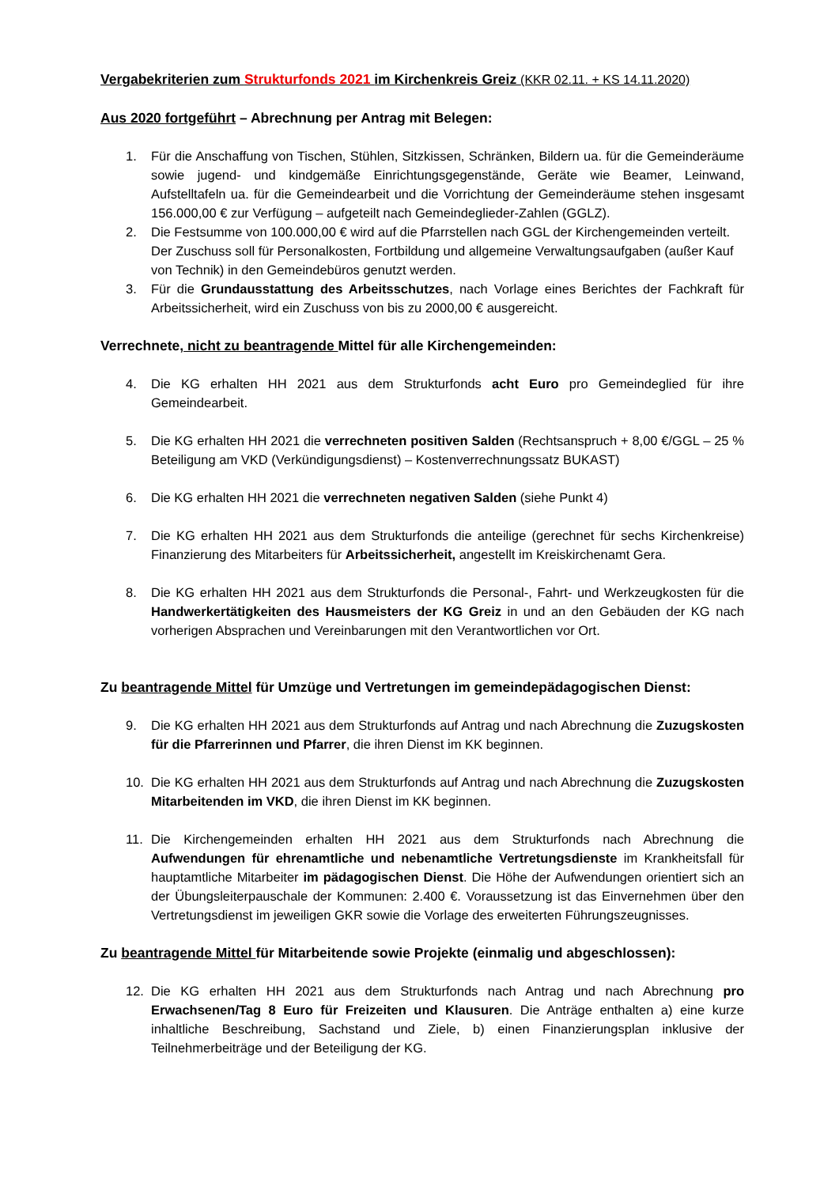Vergabekriterien zum Strukturfonds 2021 im Kirchenkreis Greiz (KKR 02.11. + KS 14.11.2020)
Aus 2020 fortgeführt – Abrechnung per Antrag mit Belegen:
1. Für die Anschaffung von Tischen, Stühlen, Sitzkissen, Schränken, Bildern ua. für die Gemeinderäume sowie jugend- und kindgemäße Einrichtungsgegenstände, Geräte wie Beamer, Leinwand, Aufstelltafeln ua. für die Gemeindearbeit und die Vorrichtung der Gemeinderäume stehen insgesamt 156.000,00 € zur Verfügung – aufgeteilt nach Gemeindeglieder-Zahlen (GGLZ).
2. Die Festsumme von 100.000,00 € wird auf die Pfarrstellen nach GGL der Kirchengemeinden verteilt. Der Zuschuss soll für Personalkosten, Fortbildung und allgemeine Verwaltungsaufgaben (außer Kauf von Technik) in den Gemeindebüros genutzt werden.
3. Für die Grundausstattung des Arbeitsschutzes, nach Vorlage eines Berichtes der Fachkraft für Arbeitssicherheit, wird ein Zuschuss von bis zu 2000,00 € ausgereicht.
Verrechnete, nicht zu beantragende Mittel für alle Kirchengemeinden:
4. Die KG erhalten HH 2021 aus dem Strukturfonds acht Euro pro Gemeindeglied für ihre Gemeindearbeit.
5. Die KG erhalten HH 2021 die verrechneten positiven Salden (Rechtsanspruch + 8,00 €/GGL – 25 % Beteiligung am VKD (Verkündigungsdienst) – Kostenverrechnungssatz BUKAST)
6. Die KG erhalten HH 2021 die verrechneten negativen Salden (siehe Punkt 4)
7. Die KG erhalten HH 2021 aus dem Strukturfonds die anteilige (gerechnet für sechs Kirchenkreise) Finanzierung des Mitarbeiters für Arbeitssicherheit, angestellt im Kreiskirchenamt Gera.
8. Die KG erhalten HH 2021 aus dem Strukturfonds die Personal-, Fahrt- und Werkzeugkosten für die Handwerkertätigkeiten des Hausmeisters der KG Greiz in und an den Gebäuden der KG nach vorherigen Absprachen und Vereinbarungen mit den Verantwortlichen vor Ort.
Zu beantragende Mittel für Umzüge und Vertretungen im gemeindepädagogischen Dienst:
9. Die KG erhalten HH 2021 aus dem Strukturfonds auf Antrag und nach Abrechnung die Zuzugskosten für die Pfarrerinnen und Pfarrer, die ihren Dienst im KK beginnen.
10. Die KG erhalten HH 2021 aus dem Strukturfonds auf Antrag und nach Abrechnung die Zuzugskosten Mitarbeitenden im VKD, die ihren Dienst im KK beginnen.
11. Die Kirchengemeinden erhalten HH 2021 aus dem Strukturfonds nach Abrechnung die Aufwendungen für ehrenamtliche und nebenamtliche Vertretungsdienste im Krankheitsfall für hauptamtliche Mitarbeiter im pädagogischen Dienst. Die Höhe der Aufwendungen orientiert sich an der Übungsleiterpauschale der Kommunen: 2.400 €. Voraussetzung ist das Einvernehmen über den Vertretungsdienst im jeweiligen GKR sowie die Vorlage des erweiterten Führungszeugnisses.
Zu beantragende Mittel für Mitarbeitende sowie Projekte (einmalig und abgeschlossen):
12. Die KG erhalten HH 2021 aus dem Strukturfonds nach Antrag und nach Abrechnung pro Erwachsenen/Tag 8 Euro für Freizeiten und Klausuren. Die Anträge enthalten a) eine kurze inhaltliche Beschreibung, Sachstand und Ziele, b) einen Finanzierungsplan inklusive der Teilnehmerbeiträge und der Beteiligung der KG.